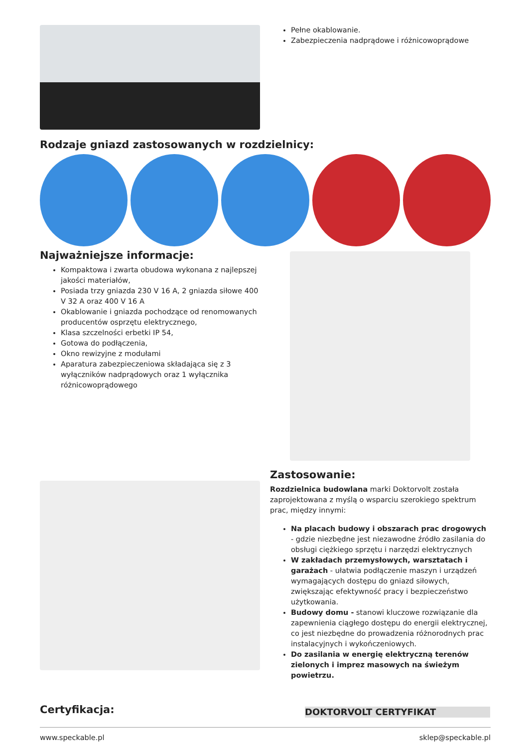Pełne okablowanie.
Zabezpieczenia nadprądowe i różnicowoprądowe
Rodzaje gniazd zastosowanych w rozdzielnicy:
Najważniejsze informacje:
Kompaktowa i zwarta obudowa wykonana z najlepszej jakości materiałów,
Posiada trzy gniazda 230 V 16 A, 2 gniazda siłowe 400 V 32 A oraz 400 V 16 A
Okablowanie i gniazda pochodzące od renomowanych producentów osprzętu elektrycznego,
Klasa szczelności erbetki IP 54,
Gotowa do podłączenia,
Okno rewizyjne z modułami
Aparatura zabezpieczeniowa składająca się z 3 wyłączników nadprądowych oraz 1 wyłącznika różnicowoprądowego
Zastosowanie:
Rozdzielnica budowlana marki Doktorvolt została zaprojektowana z myślą o wsparciu szerokiego spektrum prac, między innymi:
Na placach budowy i obszarach prac drogowych - gdzie niezbędne jest niezawodne źródło zasilania do obsługi ciężkiego sprzętu i narzędzi elektrycznych
W zakładach przemysłowych, warsztatach i garażach - ułatwia podłączenie maszyn i urządzeń wymagających dostępu do gniazd siłowych, zwiększając efektywność pracy i bezpieczeństwo użytkowania.
Budowy domu - stanowi kluczowe rozwiązanie dla zapewnienia ciągłego dostępu do energii elektrycznej, co jest niezbędne do prowadzenia różnorodnych prac instalacyjnych i wykończeniowych.
Do zasilania w energię elektryczną terenów zielonych i imprez masowych na świeżym powietrzu.
Certyfikacja:
DOKTORVOLT CERTYFIKAT
www.speckable.pl sklep@speckable.pl